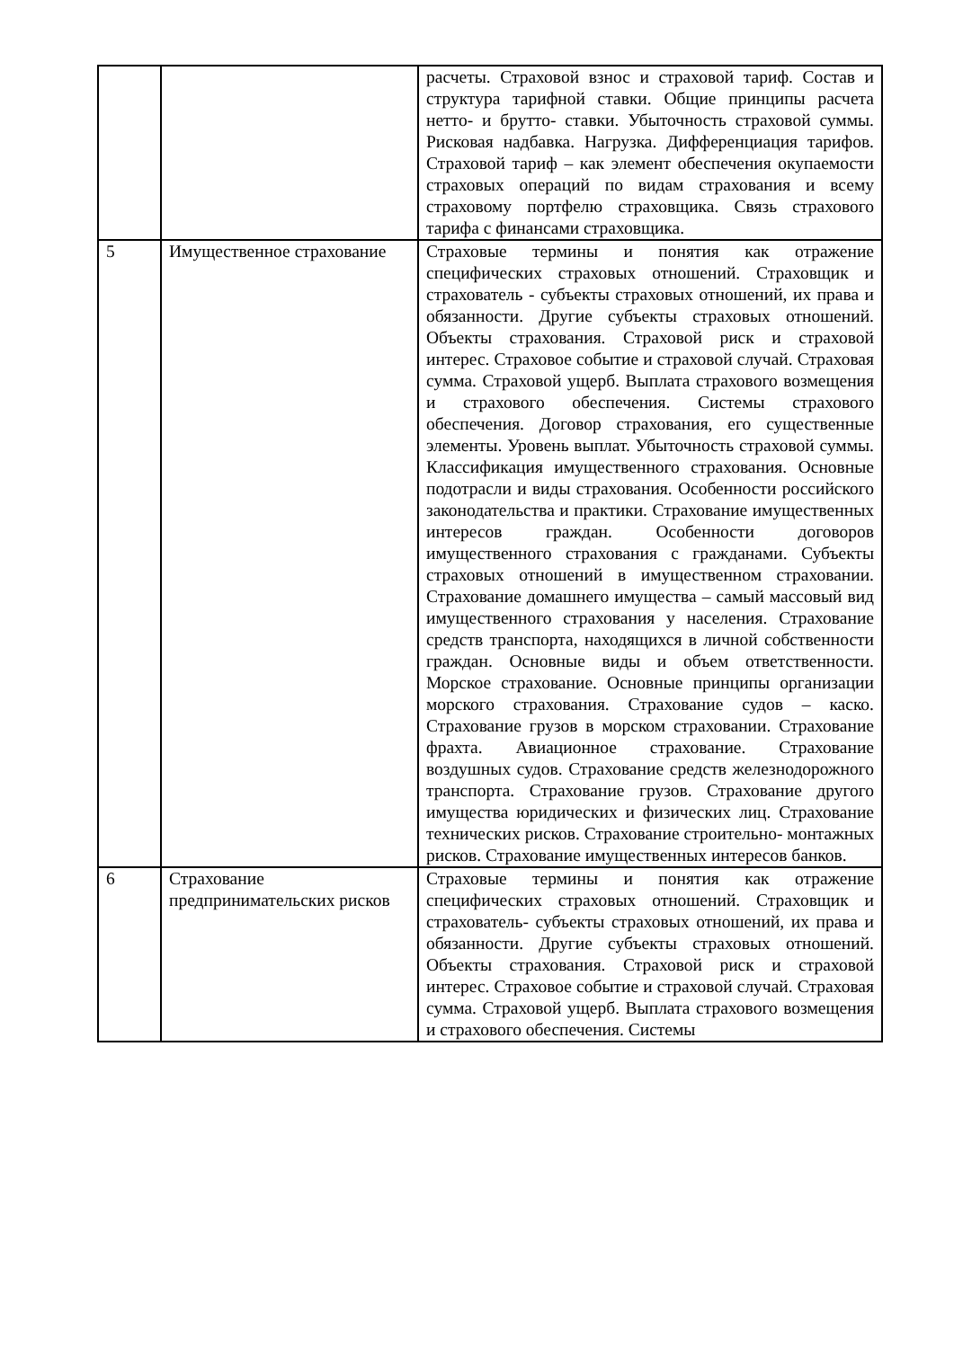| | | расчеты. Страховой взнос и страховой тариф. Состав и структура тарифной ставки. Общие принципы расчета нетто- и брутто- ставки. Убыточность страховой суммы. Рисковая надбавка. Нагрузка. Дифференциация тарифов. Страховой тариф – как элемент обеспечения окупаемости страховых операций по видам страхования и всему страховому портфелю страховщика. Связь страхового тарифа с финансами страховщика. |
| 5 | Имущественное страхование | Страховые термины и понятия как отражение специфических страховых отношений. Страховщик и страхователь - субъекты страховых отношений, их права и обязанности. Другие субъекты страховых отношений. Объекты страхования. Страховой риск и страховой интерес. Страховое событие и страховой случай. Страховая сумма. Страховой ущерб. Выплата страхового возмещения и страхового обеспечения. Системы страхового обеспечения. Договор страхования, его существенные элементы. Уровень выплат. Убыточность страховой суммы. Классификация имущественного страхования. Основные подотрасли и виды страхования. Особенности российского законодательства и практики. Страхование имущественных интересов граждан. Особенности договоров имущественного страхования с гражданами. Субъекты страховых отношений в имущественном страховании. Страхование домашнего имущества – самый массовый вид имущественного страхования у населения. Страхование средств транспорта, находящихся в личной собственности граждан. Основные виды и объем ответственности. Морское страхование. Основные принципы организации морского страхования. Страхование судов – каско. Страхование грузов в морском страховании. Страхование фрахта. Авиационное страхование. Страхование воздушных судов. Страхование средств железнодорожного транспорта. Страхование грузов. Страхование другого имущества юридических и физических лиц. Страхование технических рисков. Страхование строительно- монтажных рисков. Страхование имущественных интересов банков. |
| 6 | Страхование предпринимательских рисков | Страховые термины и понятия как отражение специфических страховых отношений. Страховщик и страхователь- субъекты страховых отношений, их права и обязанности. Другие субъекты страховых отношений. Объекты страхования. Страховой риск и страховой интерес. Страховое событие и страховой случай. Страховая сумма. Страховой ущерб. Выплата страхового возмещения и страхового обеспечения. Системы |